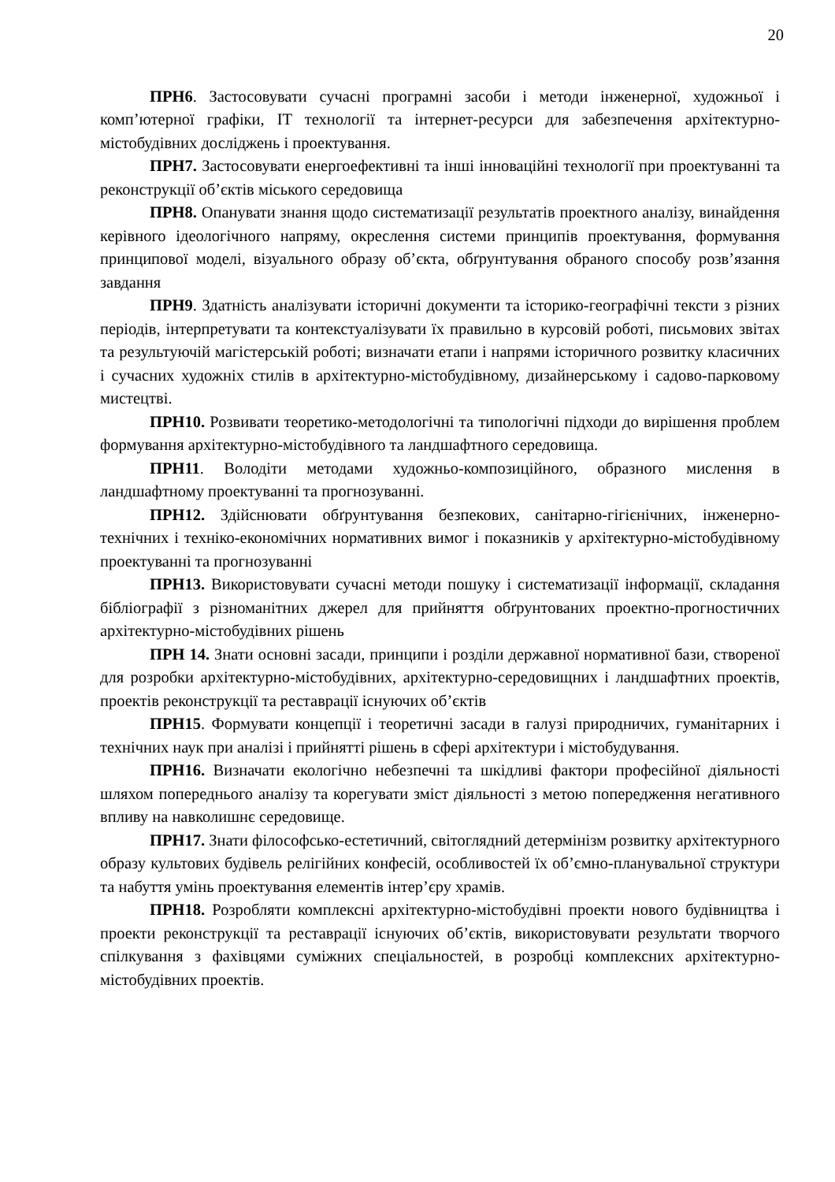20
ПРН6. Застосовувати сучасні програмні засоби і методи інженерної, художньої і комп’ютерної графіки, IT технології та інтернет-ресурси для забезпечення архітектурно-містобудівних досліджень і проектування.
ПРН7. Застосовувати енергоефективні та інші інноваційні технології при проектуванні та реконструкції об’єктів міського середовища
ПРН8. Опанувати знання щодо систематизації результатів проектного аналізу, винайдення керівного ідеологічного напряму, окреслення системи принципів проектування, формування принципової моделі, візуального образу об’єкта, обґрунтування обраного способу розв’язання завдання
ПРН9. Здатність аналізувати історичні документи та історико-географічні тексти з різних періодів, інтерпретувати та контекстуалізувати їх правильно в курсовій роботі, письмових звітах та результуючій магістерській роботі; визначати етапи і напрями історичного розвитку класичних і сучасних художніх стилів в архітектурно-містобудівному, дизайнерському і садово-парковому мистецтві.
ПРН10. Розвивати теоретико-методологічні та типологічні підходи до вирішення проблем формування архітектурно-містобудівного та ландшафтного середовища.
ПРН11. Володіти методами художньо-композиційного, образного мислення в ландшафтному проектуванні та прогнозуванні.
ПРН12. Здійснювати обґрунтування безпекових, санітарно-гігієнічних, інженерно-технічних і техніко-економічних нормативних вимог і показників у архітектурно-містобудівному проектуванні та прогнозуванні
ПРН13. Використовувати сучасні методи пошуку і систематизації інформації, складання бібліографії з різноманітних джерел для прийняття обґрунтованих проектно-прогностичних архітектурно-містобудівних рішень
ПРН 14. Знати основні засади, принципи і розділи державної нормативної бази, створеної для розробки архітектурно-містобудівних, архітектурно-середовищних і ландшафтних проектів, проектів реконструкції та реставрації існуючих об’єктів
ПРН15. Формувати концепції і теоретичні засади в галузі природничих, гуманітарних і технічних наук при аналізі і прийнятті рішень в сфері архітектури і містобудування.
ПРН16. Визначати екологічно небезпечні та шкідливі фактори професійної діяльності шляхом попереднього аналізу та корегувати зміст діяльності з метою попередження негативного впливу на навколишнє середовище.
ПРН17. Знати філософсько-естетичний, світоглядний детермінізм розвитку архітектурного образу культових будівель релігійних конфесій, особливостей їх об’ємно-планувальної структури та набуття умінь проектування елементів інтер’єру храмів.
ПРН18. Розробляти комплексні архітектурно-містобудівні проекти нового будівництва і проекти реконструкції та реставрації існуючих об’єктів, використовувати результати творчого спілкування з фахівцями суміжних спеціальностей, в розробці комплексних архітектурно-містобудівних проектів.